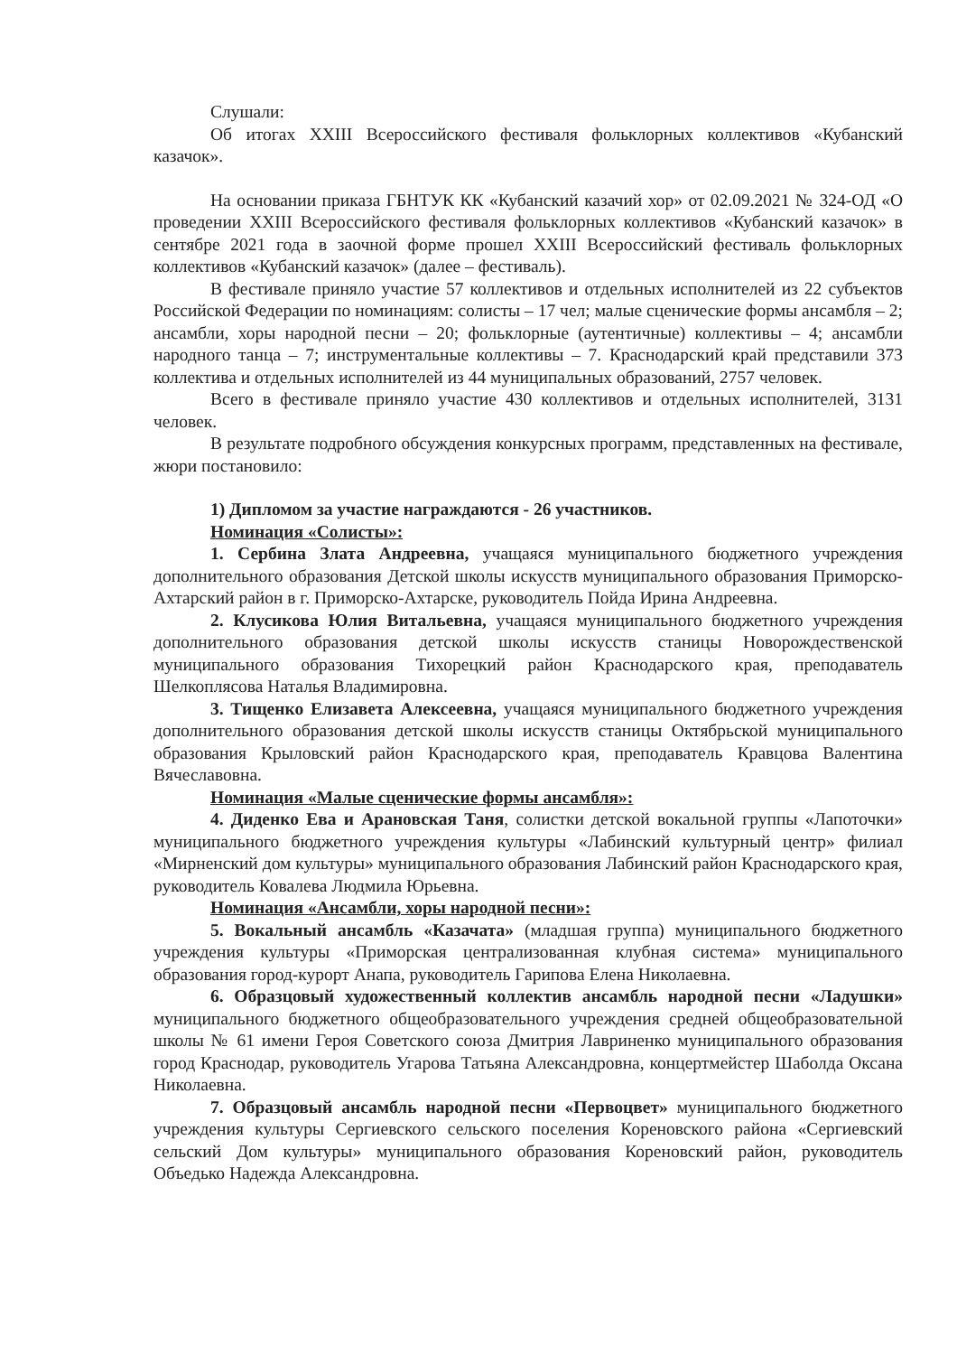Слушали:
Об итогах XXIII Всероссийского фестиваля фольклорных коллективов «Кубанский казачок».
На основании приказа ГБНТУК КК «Кубанский казачий хор» от 02.09.2021 № 324-ОД «О проведении XXIII Всероссийского фестиваля фольклорных коллективов «Кубанский казачок» в сентябре 2021 года в заочной форме прошел XXIII Всероссийский фестиваль фольклорных коллективов «Кубанский казачок» (далее – фестиваль).
В фестивале приняло участие 57 коллективов и отдельных исполнителей из 22 субъектов Российской Федерации по номинациям: солисты – 17 чел; малые сценические формы ансамбля – 2; ансамбли, хоры народной песни – 20; фольклорные (аутентичные) коллективы – 4; ансамбли народного танца – 7; инструментальные коллективы – 7. Краснодарский край представили 373 коллектива и отдельных исполнителей из 44 муниципальных образований, 2757 человек.
Всего в фестивале приняло участие 430 коллективов и отдельных исполнителей, 3131 человек.
В результате подробного обсуждения конкурсных программ, представленных на фестивале, жюри постановило:
1) Дипломом за участие награждаются - 26 участников.
Номинация «Солисты»:
1. Сербина Злата Андреевна, учащаяся муниципального бюджетного учреждения дополнительного образования Детской школы искусств муниципального образования Приморско-Ахтарский район в г. Приморско-Ахтарске, руководитель Пойда Ирина Андреевна.
2. Клусикова Юлия Витальевна, учащаяся муниципального бюджетного учреждения дополнительного образования детской школы искусств станицы Новорождественской муниципального образования Тихорецкий район Краснодарского края, преподаватель Шелкоплясова Наталья Владимировна.
3. Тищенко Елизавета Алексеевна, учащаяся муниципального бюджетного учреждения дополнительного образования детской школы искусств станицы Октябрьской муниципального образования Крыловский район Краснодарского края, преподаватель Кравцова Валентина Вячеславовна.
Номинация «Малые сценические формы ансамбля»:
4. Диденко Ева и Арановская Таня, солистки детской вокальной группы «Лапоточки» муниципального бюджетного учреждения культуры «Лабинский культурный центр» филиал «Мирненский дом культуры» муниципального образования Лабинский район Краснодарского края, руководитель Ковалева Людмила Юрьевна.
Номинация «Ансамбли, хоры народной песни»:
5. Вокальный ансамбль «Казачата» (младшая группа) муниципального бюджетного учреждения культуры «Приморская централизованная клубная система» муниципального образования город-курорт Анапа, руководитель Гарипова Елена Николаевна.
6. Образцовый художественный коллектив ансамбль народной песни «Ладушки» муниципального бюджетного общеобразовательного учреждения средней общеобразовательной школы № 61 имени Героя Советского союза Дмитрия Лавриненко муниципального образования город Краснодар, руководитель Угарова Татьяна Александровна, концертмейстер Шаболда Оксана Николаевна.
7. Образцовый ансамбль народной песни «Первоцвет» муниципального бюджетного учреждения культуры Сергиевского сельского поселения Кореновского района «Сергиевский сельский Дом культуры» муниципального образования Кореновский район, руководитель Объедько Надежда Александровна.